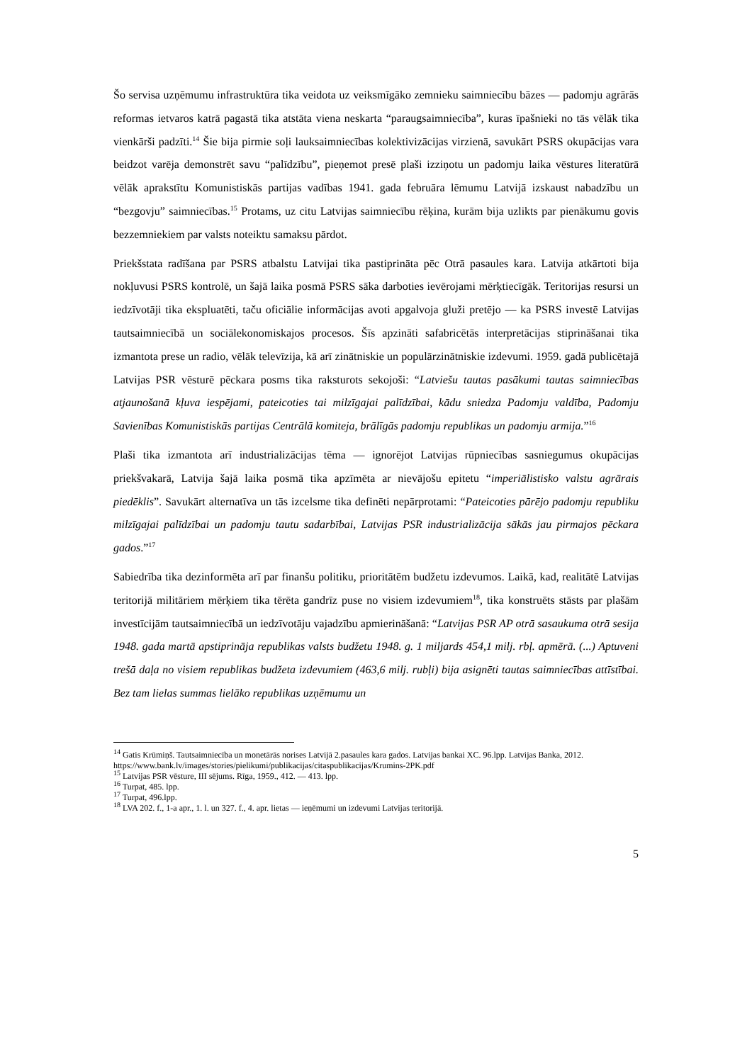Šo servisa uzņēmumu infrastruktūra tika veidota uz veiksmīgāko zemnieku saimniecību bāzes — padomju agrārās reformas ietvaros katrā pagastā tika atstāta viena neskarta “paraugsaimniecība”, kuras īpašnieki no tās vēlāk tika vienkārši padzīti.<sup>14</sup> Šie bija pirmie soļi lauksaimniecības kolektivizācijas virzienā, savukārt PSRS okupācijas vara beidzot varēja demonstrēt savu “palīdzību”, pieņemot presē plaši izziņotu un padomju laika vēstures literatūrā vēlāk aprakstītu Komunistiskās partijas vadības 1941. gada februāra lēmumu Latvijā izskaust nabadzību un “bezgovju” saimniecības.<sup>15</sup> Protams, uz citu Latvijas saimniecību rēķina, kurām bija uzlikts par pienākumu govis bezzemniekiem par valsts noteiktu samaksu pārdot.
Priekšstata radīšana par PSRS atbalstu Latvijai tika pastiprināta pēc Otrā pasaules kara. Latvija atkārtoti bija nokļuvusi PSRS kontrolē, un šajā laika posmā PSRS sāka darboties ievērojami mērķtiecīgāk. Teritorijas resursi un iedzīvotāji tika ekspluatēti, taču oficiālie informācijas avoti apgalvoja gluži pretējo — ka PSRS investē Latvijas tautsaimniecībā un sociālekonomiskajos procesos. Šīs apzināti safabricētās interpretācijas stiprināšanai tika izmantota prese un radio, vēlāk televīzija, kā arī zinātniskie un populārzinātniskie izdevumi. 1959. gadā publicētajā Latvijas PSR vēsturē pēckara posms tika raksturots sekojoši: “Latviešu tautas pasākumi tautas saimniecības atjaunošanā kļuva iespējami, pateicoties tai milzīgajai palīdzībai, kādu sniedza Padomju valdība, Padomju Savienības Komunistiskās partijas Centrālā komiteja, brālīgās padomju republikas un padomju armija.”<sup>16</sup>
Plaši tika izmantota arī industrializācijas tēma — ignorējot Latvijas rūpniecības sasniegumus okupācijas priekšvakarā, Latvija šajā laika posmā tika apzīmēta ar nievājošu epitetu “imperiālistisko valstu agrārais piedēklis”. Savukārt alternatīva un tās izcelsme tika definēti nepārprotami: “Pateicoties pārējo padomju republiku milzīgajai palīdzībai un padomju tautu sadarbībai, Latvijas PSR industrializācija sākās jau pirmajos pēckara gados.”<sup>17</sup>
Sabiedrība tika dezinformēta arī par finanšu politiku, prioritātēm budžetu izdevumos. Laikā, kad, realitātē Latvijas teritorijā militāriem mērķiem tika tērēta gandrīz puse no visiem izdevumiem<sup>18</sup>, tika konstruēts stāsts par plašām investīcijām tautsaimniecībā un iedzīvotāju vajadzību apmierināšanā: “Latvijas PSR AP otrā sasaukuma otrā sesija 1948. gada martā apstiprināja republikas valsts budžetu 1948. g. 1 miljards 454,1 milj. rbļ. apmērā. (...) Aptuveni trešā daļa no visiem republikas budžeta izdevumiem (463,6 milj. rubļi) bija asignēti tautas saimniecības attīstībai. Bez tam lielas summas lielāko republikas uzņēmumu un
<sup>14</sup> Gatis Krūmiņš. Tautsaimniecība un monetārās norises Latvijā 2.pasaules kara gados. Latvijas bankai XC. 96.lpp. Latvijas Banka, 2012.
https://www.bank.lv/images/stories/pielikumi/publikacijas/citaspublikacijas/Krumins-2PK.pdf
<sup>15</sup> Latvijas PSR vēsture, III sējums. Rīga, 1959., 412. — 413. lpp.
<sup>16</sup> Turpat, 485. lpp.
<sup>17</sup> Turpat, 496.lpp.
<sup>18</sup> LVA 202. f., 1-a apr., 1. l. un 327. f., 4. apr. lietas — ieņēmumi un izdevumi Latvijas teritorijā.
5